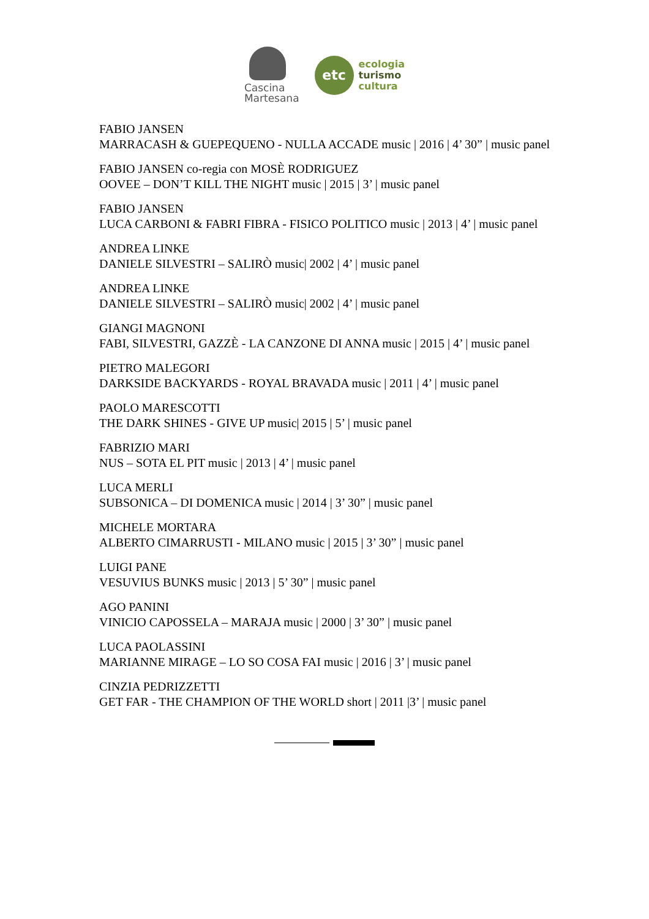Cascina
Martesana
etc
ecologia
turismo
cultura
FABIO JANSEN
MARRACASH & GUEPEQUENO - NULLA ACCADE music | 2016 | 4’ 30” | music panel
FABIO JANSEN co-regia con MOSÈ RODRIGUEZ
OOVEE – DON’T KILL THE NIGHT music | 2015 | 3’ | music panel
FABIO JANSEN
LUCA CARBONI & FABRI FIBRA - FISICO POLITICO music | 2013 | 4’ | music panel
ANDREA LINKE
DANIELE SILVESTRI – SALIRÒ music| 2002 | 4’ | music panel
ANDREA LINKE
DANIELE SILVESTRI – SALIRÒ music| 2002 | 4’ | music panel
GIANGI MAGNONI
FABI, SILVESTRI, GAZZÈ - LA CANZONE DI ANNA music | 2015 | 4’ | music panel
PIETRO MALEGORI
DARKSIDE BACKYARDS - ROYAL BRAVADA music | 2011 | 4’ | music panel
PAOLO MARESCOTTI
THE DARK SHINES - GIVE UP music| 2015 | 5’ | music panel
FABRIZIO MARI
NUS – SOTA EL PIT music | 2013 | 4’ | music panel
LUCA MERLI
SUBSONICA – DI DOMENICA music | 2014 | 3’ 30” | music panel
MICHELE MORTARA
ALBERTO CIMARRUSTI - MILANO music | 2015 | 3’ 30” | music panel
LUIGI PANE
VESUVIUS BUNKS music | 2013 | 5’ 30” | music panel
AGO PANINI
VINICIO CAPOSSELA – MARAJA music | 2000 | 3’ 30” | music panel
LUCA PAOLASSINI
MARIANNE MIRAGE – LO SO COSA FAI music | 2016 | 3’ | music panel
CINZIA PEDRIZZETTI
GET FAR - THE CHAMPION OF THE WORLD short | 2011 |3’ | music panel